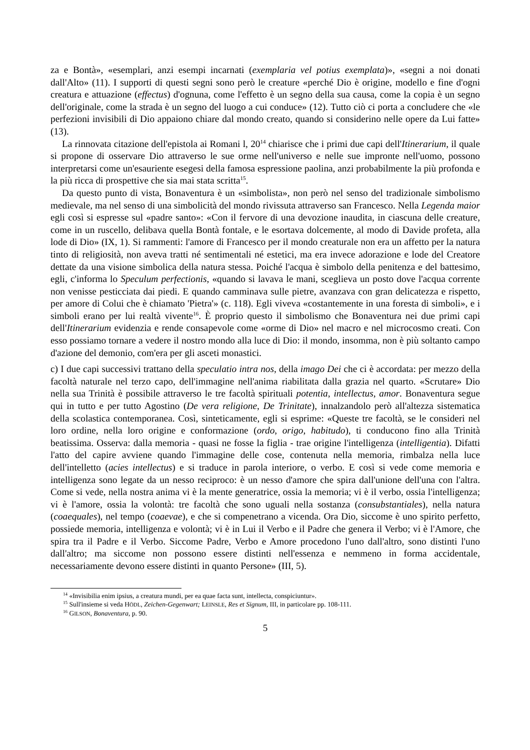za e Bontà», «esemplari, anzi esempi incarnati (exemplaria vel potius exemplata)», «segni a noi donati dall'Alto» (11). I supporti di questi segni sono però le creature «perché Dio è origine, modello e fine d'ogni creatura e attuazione (effectus) d'ognuna, come l'effetto è un segno della sua causa, come la copia è un segno dell'originale, come la strada è un segno del luogo a cui conduce» (12). Tutto ciò ci porta a concludere che «le perfezioni invisibili di Dio appaiono chiare dal mondo creato, quando si considerino nelle opere da Lui fatte» (13).
La rinnovata citazione dell'epistola ai Romani l, 20<sup>14</sup> chiarisce che i primi due capi dell'Itinerarium, il quale si propone di osservare Dio attraverso le sue orme nell'universo e nelle sue impronte nell'uomo, possono interpretarsi come un'esauriente esegesi della famosa espressione paolina, anzi probabilmente la più profonda e la più ricca di prospettive che sia mai stata scritta<sup>15</sup>.
Da questo punto di vista, Bonaventura è un «simbolista», non però nel senso del tradizionale simbolismo medievale, ma nel senso di una simbolicità del mondo rivissuta attraverso san Francesco. Nella Legenda maior egli così si espresse sul «padre santo»: «Con il fervore di una devozione inaudita, in ciascuna delle creature, come in un ruscello, delibava quella Bontà fontale, e le esortava dolcemente, al modo di Davide profeta, alla lode di Dio» (IX, 1). Si rammenti: l'amore di Francesco per il mondo creaturale non era un affetto per la natura tinto di religiosità, non aveva tratti né sentimentali né estetici, ma era invece adorazione e lode del Creatore dettate da una visione simbolica della natura stessa. Poiché l'acqua è simbolo della penitenza e del battesimo, egli, c'informa lo Speculum perfectionis, «quando si lavava le mani, sceglieva un posto dove l'acqua corrente non venisse pesticciata dai piedi. E quando camminava sulle pietre, avanzava con gran delicatezza e rispetto, per amore di Colui che è chiamato 'Pietra'» (c. 118). Egli viveva «costantemente in una foresta di simboli», e i simboli erano per lui realtà vivente<sup>16</sup>. È proprio questo il simbolismo che Bonaventura nei due primi capi dell'Itinerarium evidenzia e rende consapevole come «orme di Dio» nel macro e nel microcosmo creati. Con esso possiamo tornare a vedere il nostro mondo alla luce di Dio: il mondo, insomma, non è più soltanto campo d'azione del demonio, com'era per gli asceti monastici.
c) I due capi successivi trattano della speculatio intra nos, della imago Dei che ci è accordata: per mezzo della facoltà naturale nel terzo capo, dell'immagine nell'anima riabilitata dalla grazia nel quarto. «Scrutare» Dio nella sua Trinità è possibile attraverso le tre facoltà spirituali potentia, intellectus, amor. Bonaventura segue qui in tutto e per tutto Agostino (De vera religione, De Trinitate), innalzandolo però all'altezza sistematica della scolastica contemporanea. Così, sinteticamente, egli si esprime: «Queste tre facoltà, se le consideri nel loro ordine, nella loro origine e conformazione (ordo, origo, habitudo), ti conducono fino alla Trinità beatissima. Osserva: dalla memoria - quasi ne fosse la figlia - trae origine l'intelligenza (intelligentia). Difatti l'atto del capire avviene quando l'immagine delle cose, contenuta nella memoria, rimbalza nella luce dell'intelletto (acies intellectus) e si traduce in parola interiore, o verbo. E così si vede come memoria e intelligenza sono legate da un nesso reciproco: è un nesso d'amore che spira dall'unione dell'una con l'altra. Come si vede, nella nostra anima vi è la mente generatrice, ossia la memoria; vi è il verbo, ossia l'intelligenza; vi è l'amore, ossia la volontà: tre facoltà che sono uguali nella sostanza (consubstantiales), nella natura (coaequales), nel tempo (coaevae), e che si compenetrano a vicenda. Ora Dio, siccome è uno spirito perfetto, possiede memoria, intelligenza e volontà; vi è in Lui il Verbo e il Padre che genera il Verbo; vi è l'Amore, che spira tra il Padre e il Verbo. Siccome Padre, Verbo e Amore procedono l'uno dall'altro, sono distinti l'uno dall'altro; ma siccome non possono essere distinti nell'essenza e nemmeno in forma accidentale, necessariamente devono essere distinti in quanto Persone» (III, 5).
<sup>14</sup> «Invisibilia enim ipsius, a creatura mundi, per ea quae facta sunt, intellecta, conspiciuntur».
<sup>15</sup> Sull'insieme si veda HÖDL, Zeichen-Gegenwart; LEINSLE, Res et Signum, III, in particolare pp. 108-111.
<sup>16</sup> GILSON, Bonaventura, p. 90.
5